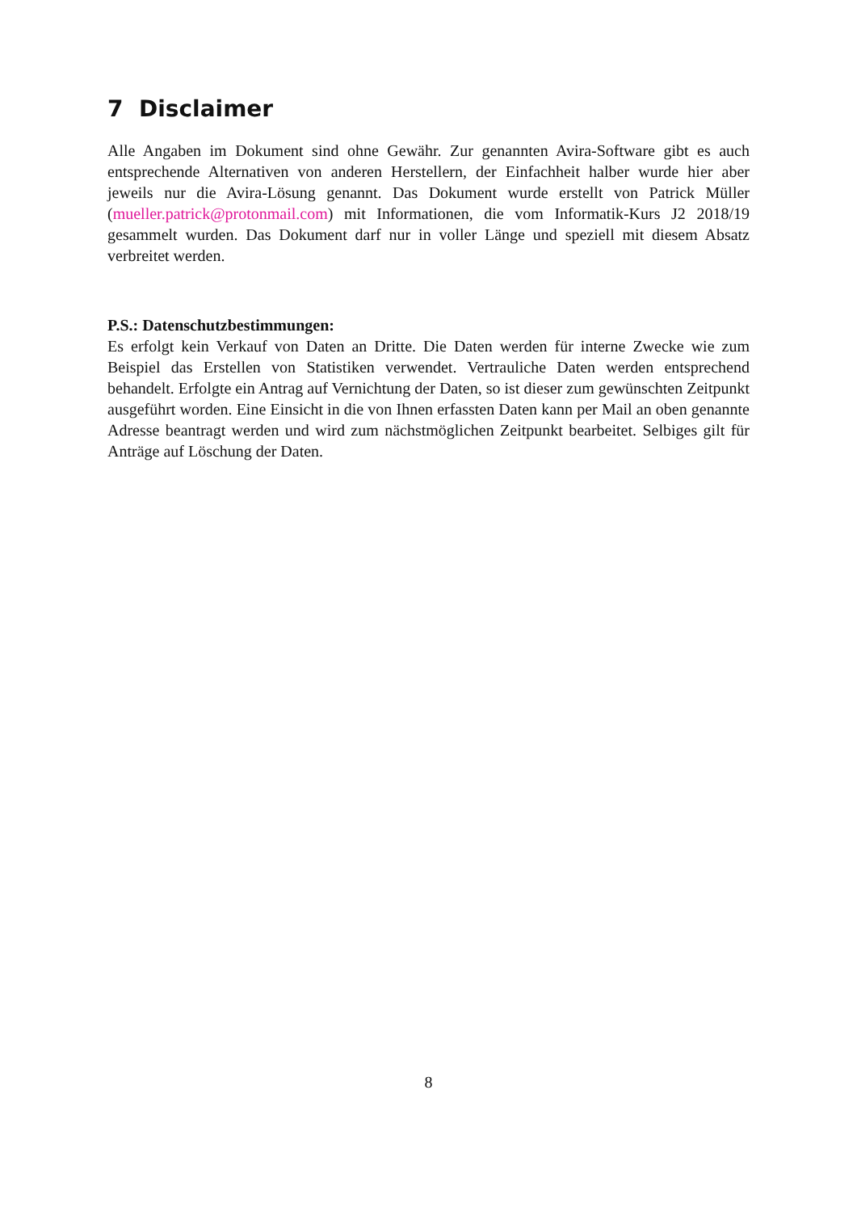7 Disclaimer
Alle Angaben im Dokument sind ohne Gewähr. Zur genannten Avira-Software gibt es auch entsprechende Alternativen von anderen Herstellern, der Einfachheit halber wurde hier aber jeweils nur die Avira-Lösung genannt. Das Dokument wurde erstellt von Patrick Müller (mueller.patrick@protonmail.com) mit Informationen, die vom Informatik-Kurs J2 2018/19 gesammelt wurden. Das Dokument darf nur in voller Länge und speziell mit diesem Absatz verbreitet werden.
P.S.: Datenschutzbestimmungen:
Es erfolgt kein Verkauf von Daten an Dritte. Die Daten werden für interne Zwecke wie zum Beispiel das Erstellen von Statistiken verwendet. Vertrauliche Daten werden entsprechend behandelt. Erfolgte ein Antrag auf Vernichtung der Daten, so ist dieser zum gewünschten Zeitpunkt ausgeführt worden. Eine Einsicht in die von Ihnen erfass­ten Daten kann per Mail an oben genannte Adresse beantragt werden und wird zum nächstmöglichen Zeitpunkt bearbeitet. Selbiges gilt für Anträge auf Löschung der Da­ten.
8